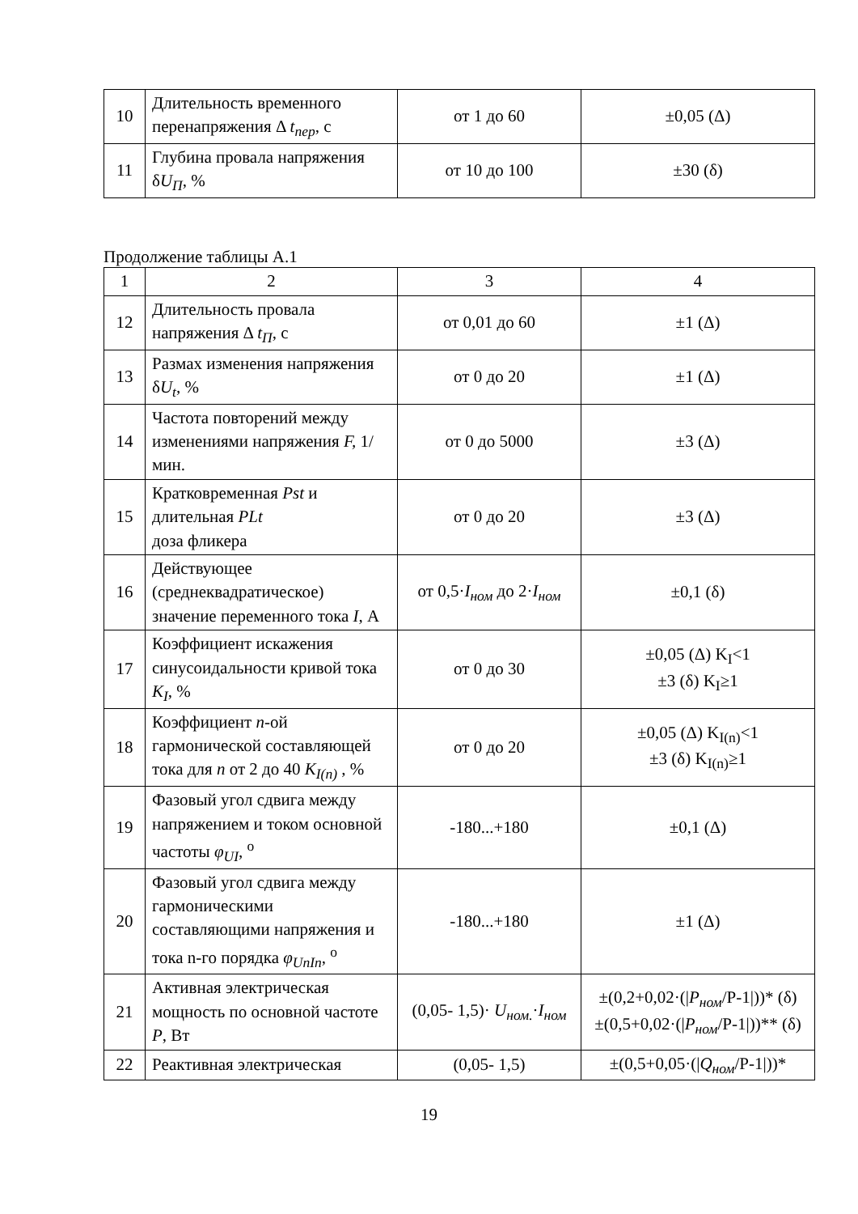| 10 | Длительность временного перенапряжения Δ t<sub>пер</sub> , с | от 1 до 60 | ±0,05 (Δ) |
| 11 | Глубина провала напряжения δ U<sub>П</sub> , % | от 10 до 100 | ±30 (δ) |
Продолжение таблицы А.1
| 1 | 2 | 3 | 4 |
| 12 | Длительность провала напряжения Δ t<sub>П</sub> , с | от 0,01 до 60 | ±1 (Δ) |
| 13 | Размах изменения напряжения δ U<sub>t</sub> , % | от 0 до 20 | ±1 (Δ) |
| 14 | Частота повторений между изменениями напряжения F, 1/мин. | от 0 до 5000 | ±3 (Δ) |
| 15 | Кратковременная Pst и длительная PLt доза фликера | от 0 до 20 | ±3 (Δ) |
| 16 | Действующее (среднеквадратическое) значение переменного тока I , А | от 0,5· I<sub>ном</sub> до 2· I<sub>ном</sub> | ±0,1 (δ) |
| 17 | Коэффициент искажения синусоидальности кривой тока K<sub>I</sub> , % | от 0 до 30 | ±0,05 (Δ) K<sub>I</sub><1 ±3 (δ) K<sub>I</sub>≥1 |
| 18 | Коэффициент n -ой гармонической составляющей тока для n от 2 до 40 K<sub>I(n)</sub> , % | от 0 до 20 | ±0,05 (Δ) K<sub>I(n)</sub><1 ±3 (δ) K<sub>I(n)</sub>≥1 |
| 19 | Фазовый угол сдвига между напряжением и током основной частоты φ<sub>UI</sub> , <sup>о</sup> | -180...+180 | ±0,1 (Δ) |
| 20 | Фазовый угол сдвига между гармоническими составляющими напряжения и тока n-го порядка φ<sub>UnIn</sub> , <sup>о</sup> | -180...+180 | ±1 (Δ) |
| 21 | Активная электрическая мощность по основной частоте P , Вт | (0,05- 1,5)· U<sub>ном.</sub> · I<sub>ном</sub> | ±(0,2+0,02·(/ P<sub>ном</sub> /P-1/))* (δ) ±(0,5+0,02·(/ P<sub>ном</sub> /P-1/))** (δ) |
| 22 | Реактивная электрическая | (0,05- 1,5) | ±(0,5+0,05·(/ Q<sub>ном</sub> /P-1/))* |
19